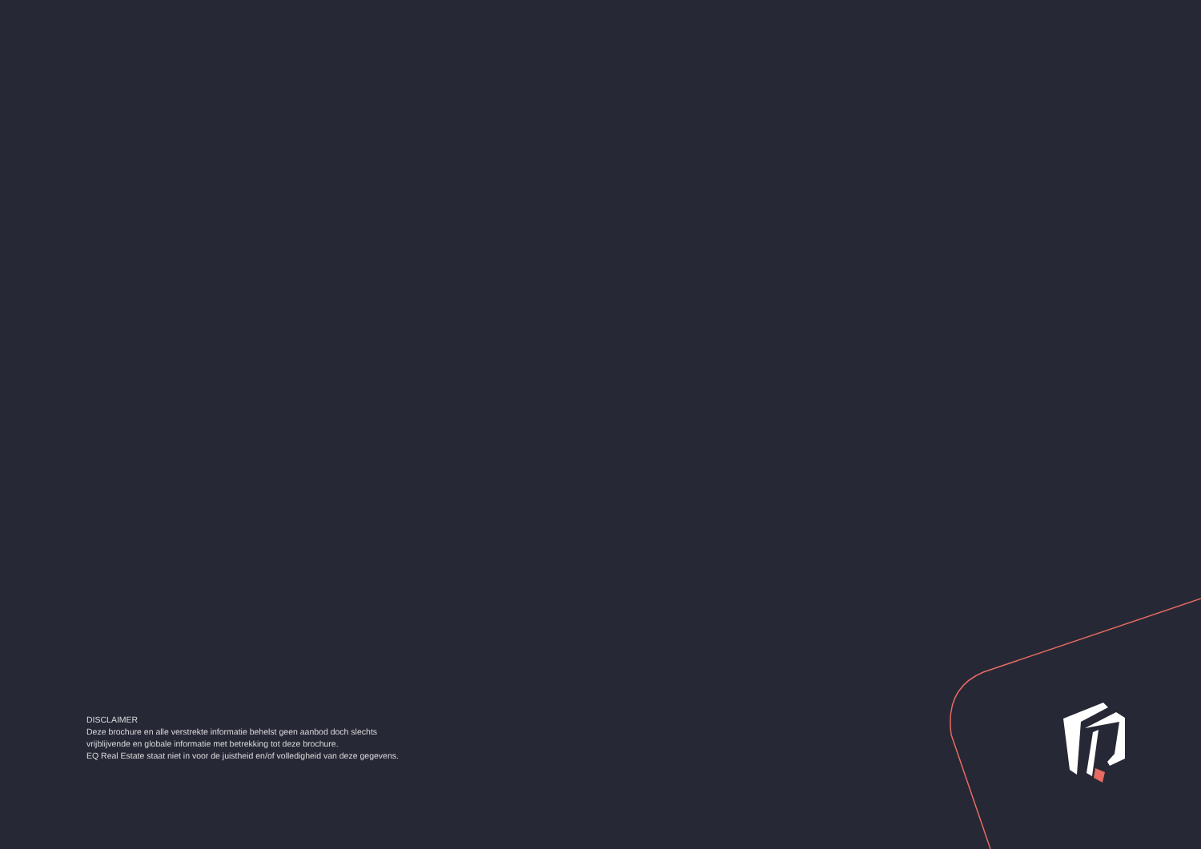DISCLAIMER
Deze brochure en alle verstrekte informatie behelst geen aanbod doch slechts
vrijblijvende en globale informatie met betrekking tot deze brochure.
EQ Real Estate staat niet in voor de juistheid en/of volledigheid van deze gegevens.